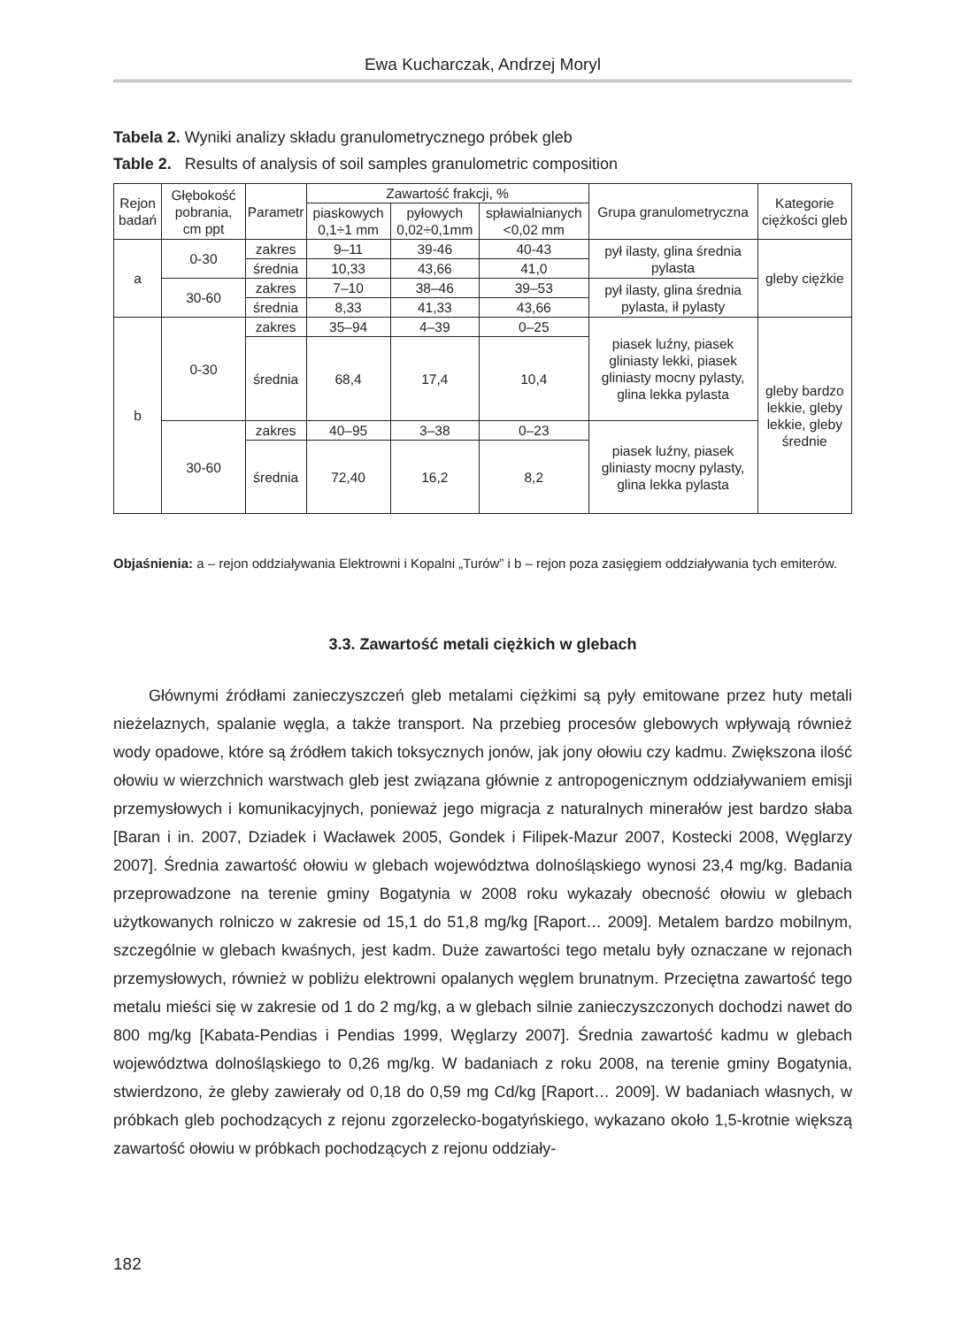Ewa Kucharczak, Andrzej Moryl
Tabela 2. Wyniki analizy składu granulometrycznego próbek gleb
Table 2. Results of analysis of soil samples granulometric composition
| Rejon badań | Głębokość pobrania, cm ppt | Parametr | Zawartość frakcji, % | | | Grupa granulometryczna | Kategorie ciężkości gleb |
| --- | --- | --- | --- | --- | --- | --- | --- |
| | | | piaskowych 0,1÷1 mm | pyłowych 0,02÷0,1mm | spławialnianych <0,02 mm | | |
| a | 0-30 | zakres | 9–11 | 39-46 | 40-43 | pył ilasty, glina średnia pylasta | gleby ciężkie |
| | | średnia | 10,33 | 43,66 | 41,0 | | |
| | 30-60 | zakres | 7–10 | 38–46 | 39–53 | pył ilasty, glina średnia pylasta, ił pylasty | |
| | | średnia | 8,33 | 41,33 | 43,66 | | |
| b | 0-30 | zakres | 35–94 | 4–39 | 0–25 | piasek luźny, piasek gliniasty lekki, piasek gliniasty mocny pylasty, glina lekka pylasta | gleby bardzo lekkie, gleby lekkie, gleby średnie |
| | | średnia | 68,4 | 17,4 | 10,4 | | |
| | 30-60 | zakres | 40–95 | 3–38 | 0–23 | piasek luźny, piasek gliniasty mocny pylasty, glina lekka pylasta | |
| | | średnia | 72,40 | 16,2 | 8,2 | | |
Objaśnienia: a – rejon oddziaływania Elektrowni i Kopalni „Turów” i b – rejon poza zasięgiem oddziaływania tych emiterów.
3.3. Zawartość metali ciężkich w glebach
Głównymi źródłami zanieczyszczeń gleb metalami ciężkimi są pyły emitowane przez huty metali nieżelaznych, spalanie węgla, a także transport. Na przebieg procesów glebowych wpływają również wody opadowe, które są źródłem takich toksycznych jonów, jak jony ołowiu czy kadmu. Zwiększona ilość ołowiu w wierzchnich warstwach gleb jest związana głównie z antropogenicznym oddziaływaniem emisji przemysłowych i komunikacyjnych, ponieważ jego migracja z naturalnych minerałów jest bardzo słaba [Baran i in. 2007, Dziadek i Wacławek 2005, Gondek i Filipek-Mazur 2007, Kostecki 2008, Węglarzy 2007]. Średnia zawartość ołowiu w glebach województwa dolnośląskiego wynosi 23,4 mg/kg. Badania przeprowadzone na terenie gminy Bogatynia w 2008 roku wykazały obecność ołowiu w glebach użytkowanych rolniczo w zakresie od 15,1 do 51,8 mg/kg [Raport… 2009]. Metalem bardzo mobilnym, szczególnie w glebach kwaśnych, jest kadm. Duże zawartości tego metalu były oznaczane w rejonach przemysłowych, również w pobliżu elektrowni opalanych węglem brunatnym. Przeciętna zawartość tego metalu mieści się w zakresie od 1 do 2 mg/kg, a w glebach silnie zanieczyszczonych dochodzi nawet do 800 mg/kg [Kabata-Pendias i Pendias 1999, Węglarzy 2007]. Średnia zawartość kadmu w glebach województwa dolnośląskiego to 0,26 mg/kg. W badaniach z roku 2008, na terenie gminy Bogatynia, stwierdzono, że gleby zawierały od 0,18 do 0,59 mg Cd/kg [Raport… 2009]. W badaniach własnych, w próbkach gleb pochodzących z rejonu zgorzelecko-bogatyńskiego, wykazano około 1,5-krotnie większą zawartość ołowiu w próbkach pochodzących z rejonu oddziały-
182